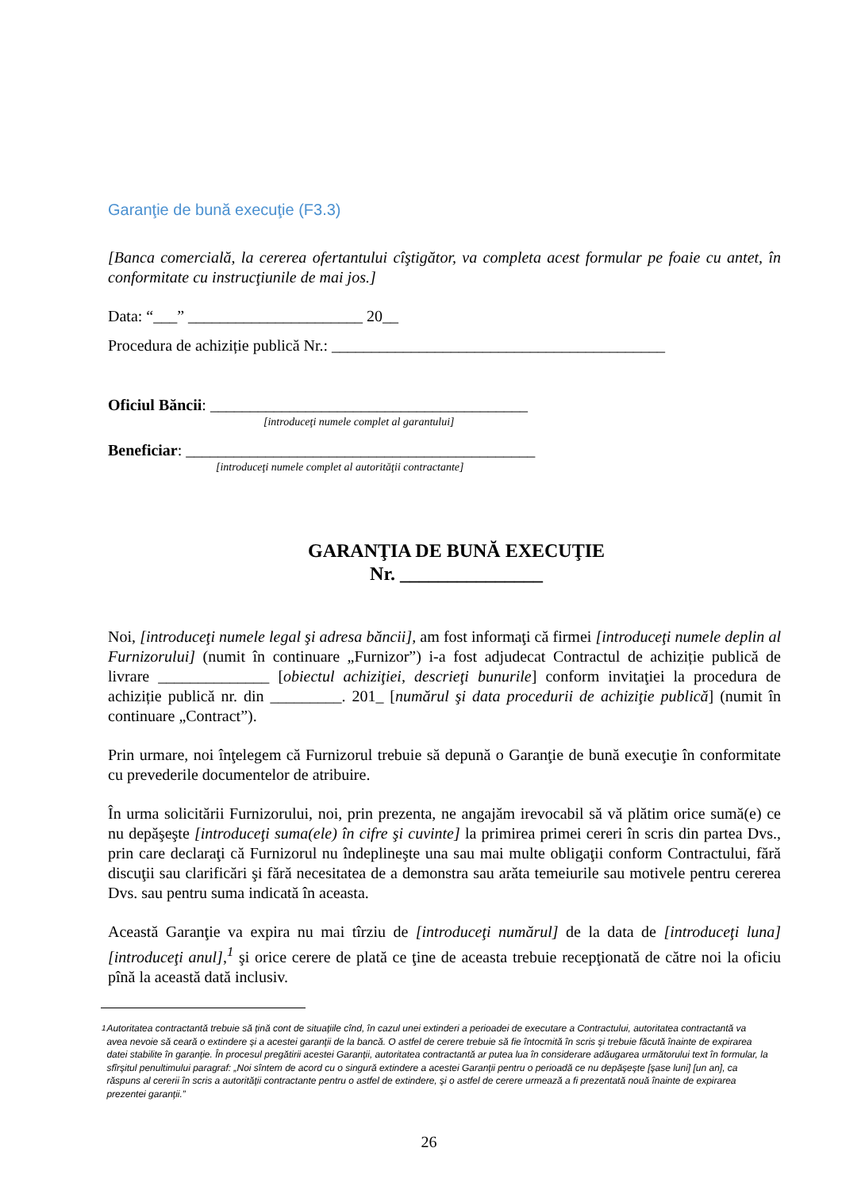Garanţie de bună execuţie (F3.3)
[Banca comercială, la cererea ofertantului cîştigător, va completa acest formular pe foaie cu antet, în conformitate cu instrucţiunile de mai jos.]
Data: “___” ______________________ 20__
Procedura de achiziție publică Nr.: __________________________________________
Oficiul Băncii: ________________________________________
[introduceţi numele complet al garantului]
Beneficiar: ____________________________________________
[introduceţi numele complet al autorităţii contractante]
GARANŢIA DE BUNĂ EXECUŢIE
Nr. _______________
Noi, [introduceţi numele legal şi adresa băncii], am fost informaţi că firmei [introduceţi numele deplin al Furnizorului] (numit în continuare „Furnizor”) i-a fost adjudecat Contractul de achiziție publică de livrare ______________ [obiectul achiziţiei, descrieţi bunurile] conform invitaţiei la procedura de achiziție publică nr. din _________. 201_ [numărul şi data procedurii de achiziţie publică] (numit în continuare „Contract”).
Prin urmare, noi înţelegem că Furnizorul trebuie să depună o Garanţie de bună execuţie în conformitate cu prevederile documentelor de atribuire.
În urma solicitării Furnizorului, noi, prin prezenta, ne angajăm irevocabil să vă plătim orice sumă(e) ce nu depăşeşte [introduceţi suma(ele) în cifre şi cuvinte] la primirea primei cereri în scris din partea Dvs., prin care declaraţi că Furnizorul nu îndeplineşte una sau mai multe obligaţii conform Contractului, fără discuţii sau clarificări şi fără necesitatea de a demonstra sau arăta temeiurile sau motivele pentru cererea Dvs. sau pentru suma indicată în aceasta.
Această Garanţie va expira nu mai tîrziu de [introduceţi numărul] de la data de [introduceţi luna] [introduceţi anul],<sup>1</sup> şi orice cerere de plată ce ţine de aceasta trebuie recepţionată de către noi la oficiu pînă la această dată inclusiv.
<sup>1</sup> Autoritatea contractantă trebuie să ţină cont de situaţiile cînd, în cazul unei extinderi a perioadei de executare a Contractului, autoritatea contractantă va avea nevoie să ceară o extindere şi a acestei garanţii de la bancă. O astfel de cerere trebuie să fie întocmită în scris şi trebuie făcută înainte de expirarea datei stabilite în garanţie. În procesul pregătirii acestei Garanţii, autoritatea contractantă ar putea lua în considerare adăugarea următorului text în formular, la sfîrşitul penultimului paragraf: „Noi sîntem de acord cu o singură extindere a acestei Garanţii pentru o perioadă ce nu depăşeşte [şase luni] [un an], ca răspuns al cererii în scris a autorităţii contractante pentru o astfel de extindere, şi o astfel de cerere urmează a fi prezentată nouă înainte de expirarea prezentei garanţii.”
26